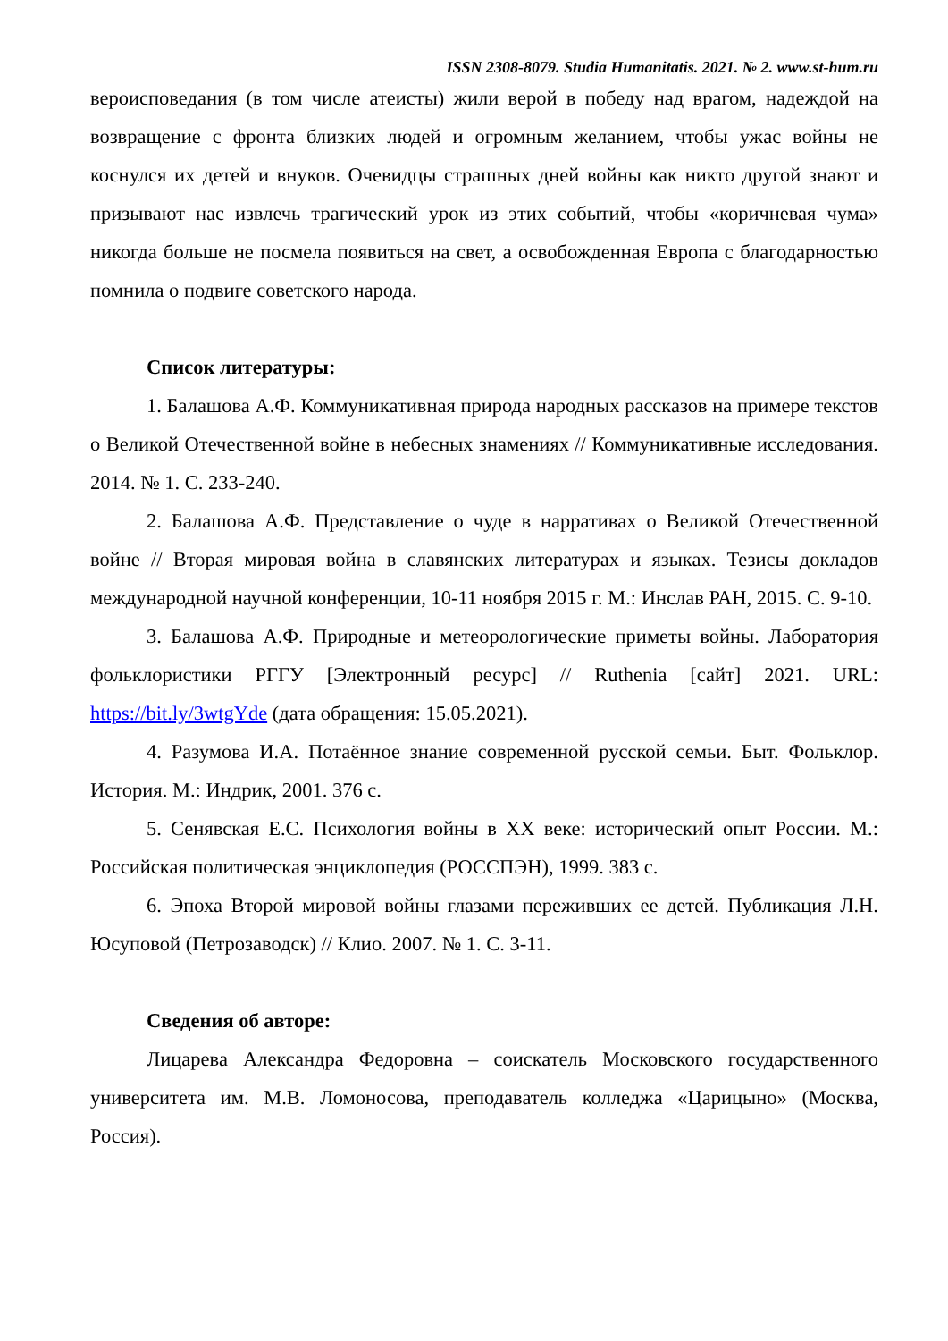ISSN 2308-8079. Studia Humanitatis. 2021. № 2. www.st-hum.ru
вероисповедания (в том числе атеисты) жили верой в победу над врагом, надеждой на возвращение с фронта близких людей и огромным желанием, чтобы ужас войны не коснулся их детей и внуков. Очевидцы страшных дней войны как никто другой знают и призывают нас извлечь трагический урок из этих событий, чтобы «коричневая чума» никогда больше не посмела появиться на свет, а освобожденная Европа с благодарностью помнила о подвиге советского народа.
Список литературы:
1. Балашова А.Ф. Коммуникативная природа народных рассказов на примере текстов о Великой Отечественной войне в небесных знамениях // Коммуникативные исследования. 2014. № 1. С. 233-240.
2. Балашова А.Ф. Представление о чуде в нарративах о Великой Отечественной войне // Вторая мировая война в славянских литературах и языках. Тезисы докладов международной научной конференции, 10-11 ноября 2015 г. М.: Инслав РАН, 2015. С. 9-10.
3. Балашова А.Ф. Природные и метеорологические приметы войны. Лаборатория фольклористики РГГУ [Электронный ресурс] // Ruthenia [сайт] 2021. URL: https://bit.ly/3wtgYde (дата обращения: 15.05.2021).
4. Разумова И.А. Потаённое знание современной русской семьи. Быт. Фольклор. История. М.: Индрик, 2001. 376 с.
5. Сенявская Е.С. Психология войны в XX веке: исторический опыт России. М.: Российская политическая энциклопедия (РОССПЭН), 1999. 383 с.
6. Эпоха Второй мировой войны глазами переживших ее детей. Публикация Л.Н. Юсуповой (Петрозаводск) // Клио. 2007. № 1. С. 3-11.
Сведения об авторе:
Лицарева Александра Федоровна – соискатель Московского государственного университета им. М.В. Ломоносова, преподаватель колледжа «Царицыно» (Москва, Россия).